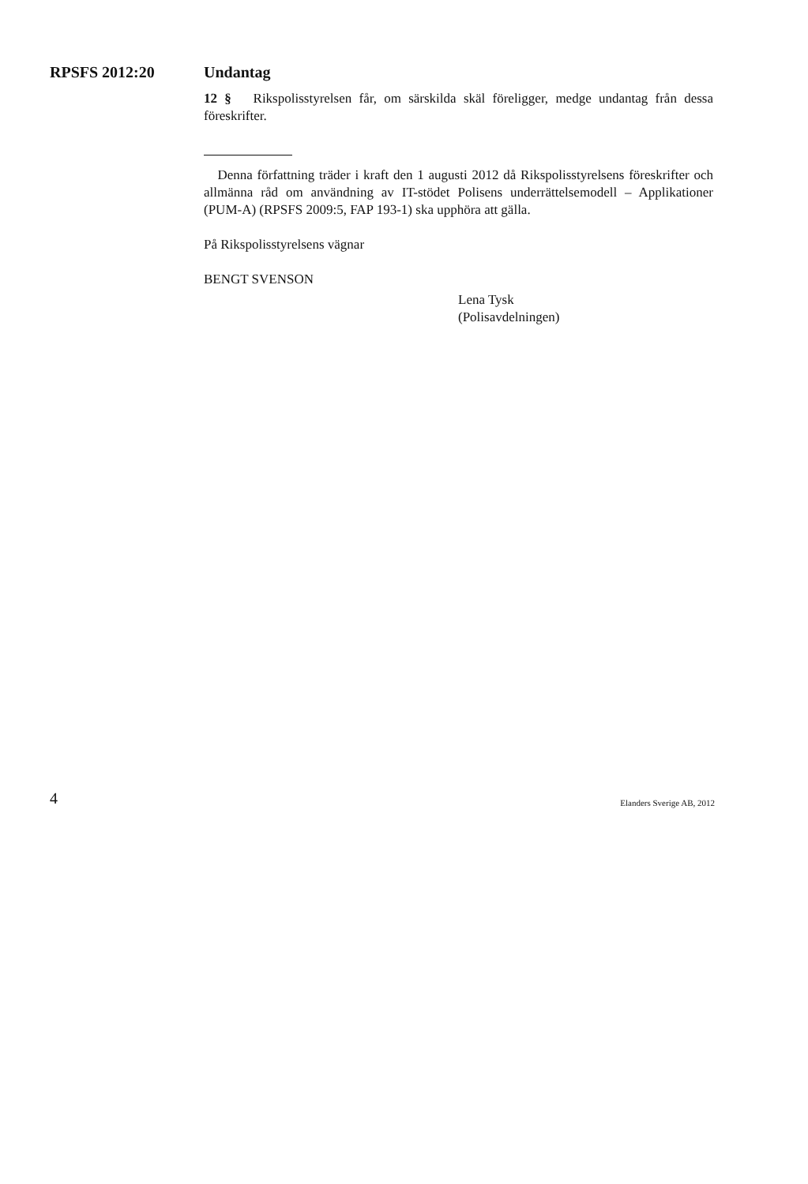RPSFS 2012:20
Undantag
12 § Rikspolisstyrelsen får, om särskilda skäl föreligger, medge undantag från dessa föreskrifter.
Denna författning träder i kraft den 1 augusti 2012 då Rikspolisstyrelsens föreskrifter och allmänna råd om användning av IT-stödet Polisens underrättelsemodell – Applikationer (PUM-A) (RPSFS 2009:5, FAP 193-1) ska upphöra att gälla.
På Rikspolisstyrelsens vägnar
BENGT SVENSON
Lena Tysk
(Polisavdelningen)
4 Elanders Sverige AB, 2012